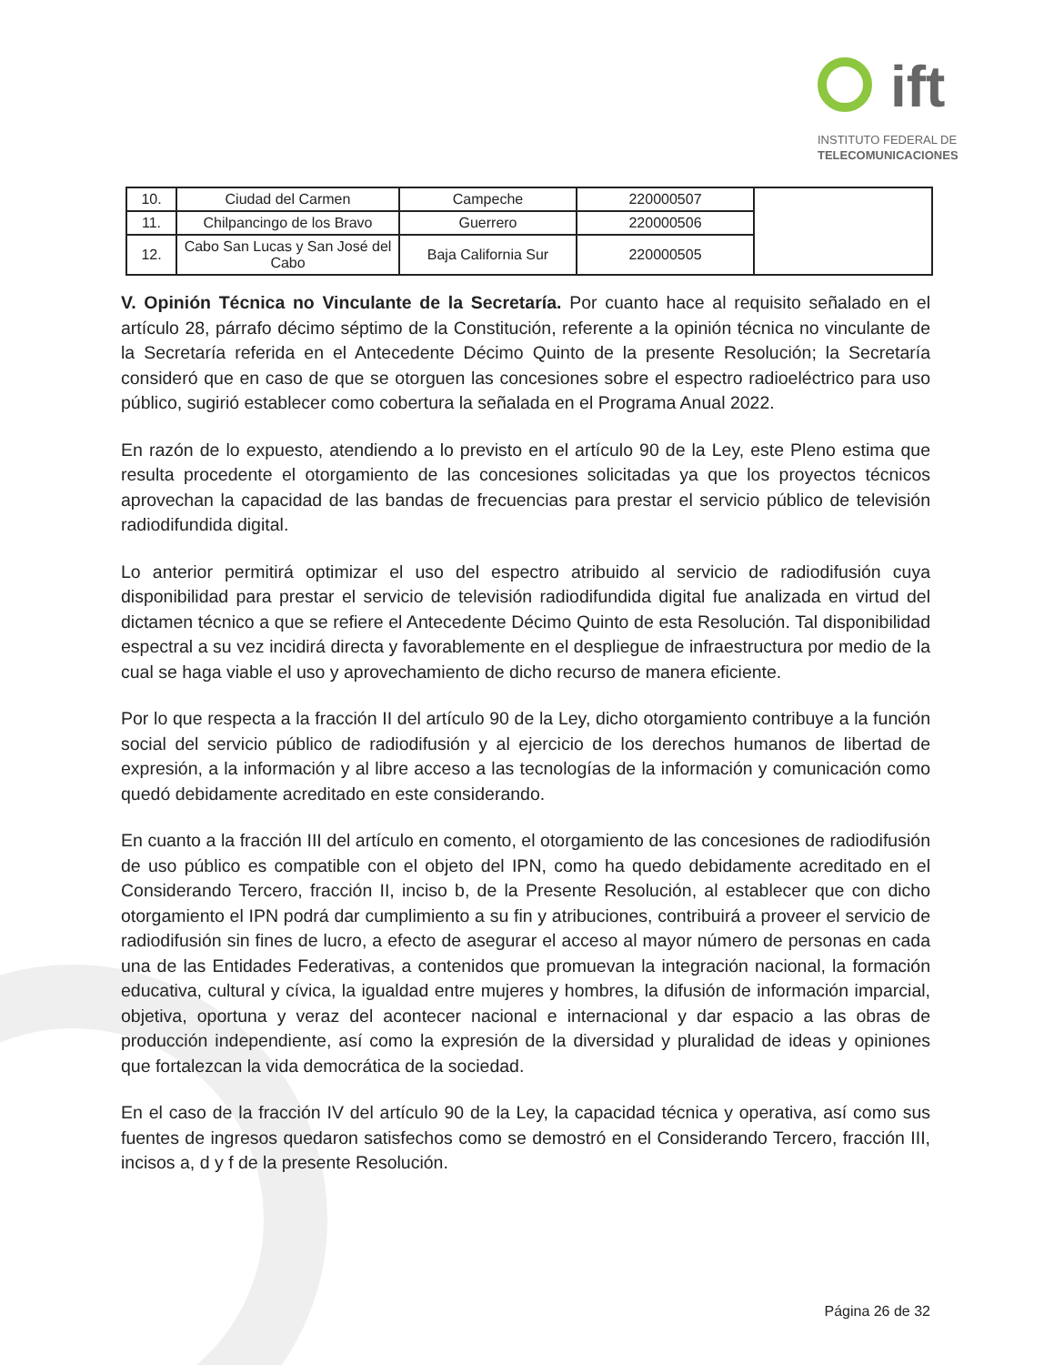ift
INSTITUTO FEDERAL DE
TELECOMUNICACIONES
| 10. | Ciudad del Carmen | Campeche | 220000507 | |
| 11. | Chilpancingo de los Bravo | Guerrero | 220000506 | |
| 12. | Cabo San Lucas y San José del Cabo | Baja California Sur | 220000505 | |
V. Opinión Técnica no Vinculante de la Secretaría. Por cuanto hace al requisito señalado en el artículo 28, párrafo décimo séptimo de la Constitución, referente a la opinión técnica no vinculante de la Secretaría referida en el Antecedente Décimo Quinto de la presente Resolución; la Secretaría consideró que en caso de que se otorguen las concesiones sobre el espectro radioeléctrico para uso público, sugirió establecer como cobertura la señalada en el Programa Anual 2022.
En razón de lo expuesto, atendiendo a lo previsto en el artículo 90 de la Ley, este Pleno estima que resulta procedente el otorgamiento de las concesiones solicitadas ya que los proyectos técnicos aprovechan la capacidad de las bandas de frecuencias para prestar el servicio público de televisión radiodifundida digital.
Lo anterior permitirá optimizar el uso del espectro atribuido al servicio de radiodifusión cuya disponibilidad para prestar el servicio de televisión radiodifundida digital fue analizada en virtud del dictamen técnico a que se refiere el Antecedente Décimo Quinto de esta Resolución. Tal disponibilidad espectral a su vez incidirá directa y favorablemente en el despliegue de infraestructura por medio de la cual se haga viable el uso y aprovechamiento de dicho recurso de manera eficiente.
Por lo que respecta a la fracción II del artículo 90 de la Ley, dicho otorgamiento contribuye a la función social del servicio público de radiodifusión y al ejercicio de los derechos humanos de libertad de expresión, a la información y al libre acceso a las tecnologías de la información y comunicación como quedó debidamente acreditado en este considerando.
En cuanto a la fracción III del artículo en comento, el otorgamiento de las concesiones de radiodifusión de uso público es compatible con el objeto del IPN, como ha quedo debidamente acreditado en el Considerando Tercero, fracción II, inciso b, de la Presente Resolución, al establecer que con dicho otorgamiento el IPN podrá dar cumplimiento a su fin y atribuciones, contribuirá a proveer el servicio de radiodifusión sin fines de lucro, a efecto de asegurar el acceso al mayor número de personas en cada una de las Entidades Federativas, a contenidos que promuevan la integración nacional, la formación educativa, cultural y cívica, la igualdad entre mujeres y hombres, la difusión de información imparcial, objetiva, oportuna y veraz del acontecer nacional e internacional y dar espacio a las obras de producción independiente, así como la expresión de la diversidad y pluralidad de ideas y opiniones que fortalezcan la vida democrática de la sociedad.
En el caso de la fracción IV del artículo 90 de la Ley, la capacidad técnica y operativa, así como sus fuentes de ingresos quedaron satisfechos como se demostró en el Considerando Tercero, fracción III, incisos a, d y f de la presente Resolución.
Página 26 de 32